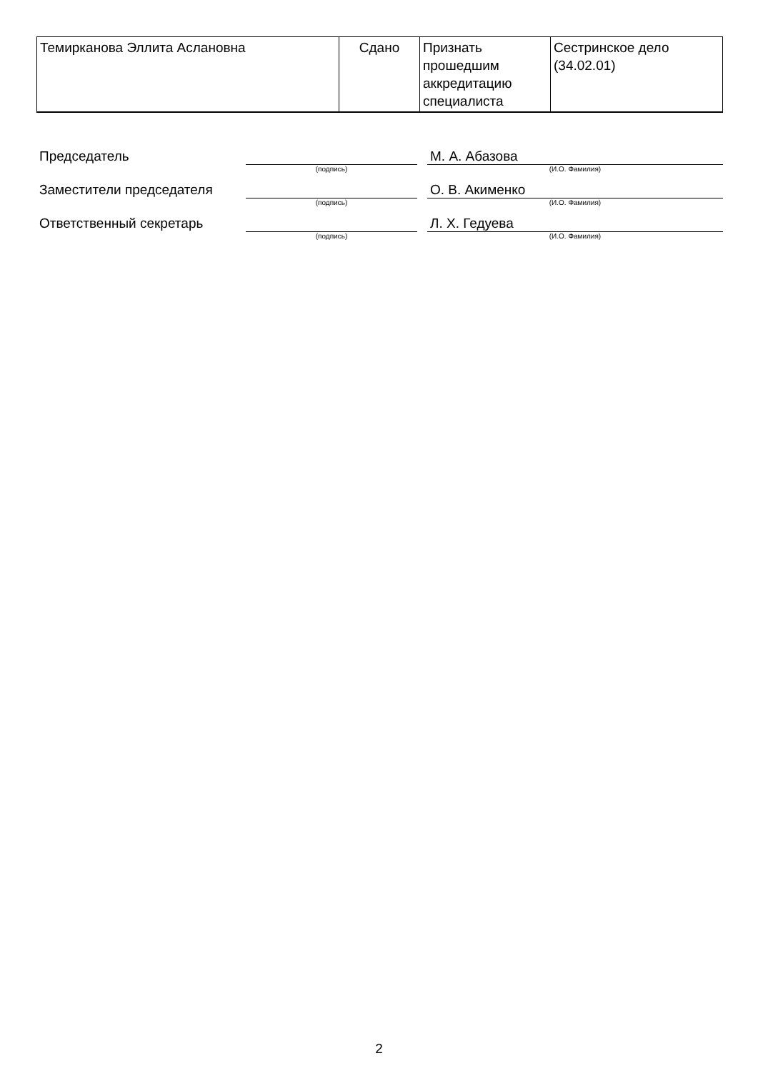| Темирканова Эллита Аслановна | Сдано | Признать прошедшим аккредитацию специалиста | Сестринское дело (34.02.01) |
| Председатель | | | М. А. Абазова |
| | (подпись) | | (И.О. Фамилия) |
| Заместители председателя | | | О. В. Акименко |
| | (подпись) | | (И.О. Фамилия) |
| Ответственный секретарь | | | Л. Х. Гедуева |
| | (подпись) | | (И.О. Фамилия) |
2